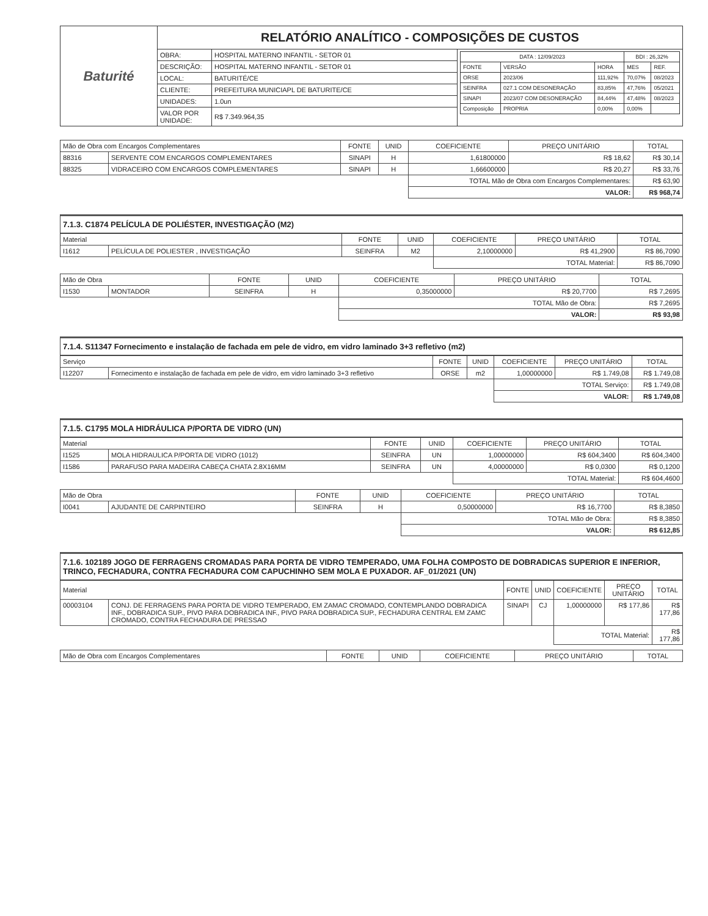| Baturité | RELATÓRIO ANALÍTICO - COMPOSIÇÕES DE CUSTOS | | |
| | OBRA: | HOSPITAL MATERNO INFANTIL - SETOR 01 | / DATA : 12/09/2023 / / / BDI : 26,32% / / / FONTE / VERSÃO / HORA / MES / REF. / / ORSE / 2023/06 / 111,92% / 70,07% / 08/2023 / / SEINFRA / 027.1 COM DESONERAÇÃO / 83,85% / 47,76% / 05/2021 / / SINAPI / 2023/07 COM DESONERAÇÃO / 84,44% / 47,48% / 08/2023 / / Composição / PROPRIA / 0,00% / 0,00% / / |
| | DESCRIÇÃO: | HOSPITAL MATERNO INFANTIL - SETOR 01 | |
| | LOCAL: | BATURITÉ/CE | |
| | CLIENTE: | PREFEITURA MUNICIAPL DE BATURITE/CE | |
| | UNIDADES: | 1.0un | |
| | VALOR POR UNIDADE: | R$ 7.349.964,35 | |
| Mão de Obra com Encargos Complementares | | FONTE | UNID | COEFICIENTE | PREÇO UNITÁRIO | TOTAL |
| 88316 | SERVENTE COM ENCARGOS COMPLEMENTARES | SINAPI | H | 1,61800000 | R$ 18,62 | R$ 30,14 |
| 88325 | VIDRACEIRO COM ENCARGOS COMPLEMENTARES | SINAPI | H | 1,66600000 | R$ 20,27 | R$ 33,76 |
| | | | | TOTAL Mão de Obra com Encargos Complementares: | | R$ 63,90 |
| | | | | VALOR: | | R$ 968,74 |
7.1.3. C1874 PELÍCULA DE POLIÉSTER, INVESTIGAÇÃO (M2)
| Material | | FONTE | UNID | COEFICIENTE | PREÇO UNITÁRIO | TOTAL |
| I1612 | PELÍCULA DE POLIESTER , INVESTIGAÇÃO | SEINFRA | M2 | 2,10000000 | R$ 41,2900 | R$ 86,7090 |
| | | | | TOTAL Material: | | R$ 86,7090 |
| Mão de Obra | | FONTE | UNID | COEFICIENTE | PREÇO UNITÁRIO | TOTAL |
| I1530 | MONTADOR | SEINFRA | H | 0,35000000 | R$ 20,7700 | R$ 7,2695 |
| | | | | TOTAL Mão de Obra: | | R$ 7,2695 |
| | | | | VALOR: | | R$ 93,98 |
7.1.4. S11347 Fornecimento e instalação de fachada em pele de vidro, em vidro laminado 3+3 refletivo (m2)
| Serviço | | FONTE | UNID | COEFICIENTE | PREÇO UNITÁRIO | TOTAL |
| I12207 | Fornecimento e instalação de fachada em pele de vidro, em vidro laminado 3+3 refletivo | ORSE | m2 | 1,00000000 | R$ 1.749,08 | R$ 1.749,08 |
| | | | | TOTAL Serviço: | | R$ 1.749,08 |
| | | | | VALOR: | | R$ 1.749,08 |
7.1.5. C1795 MOLA HIDRÁULICA P/PORTA DE VIDRO (UN)
| Material | | FONTE | UNID | COEFICIENTE | PREÇO UNITÁRIO | TOTAL |
| I1525 | MOLA HIDRAULICA P/PORTA DE VIDRO (1012) | SEINFRA | UN | 1,00000000 | R$ 604,3400 | R$ 604,3400 |
| I1586 | PARAFUSO PARA MADEIRA CABEÇA CHATA 2.8X16MM | SEINFRA | UN | 4,00000000 | R$ 0,0300 | R$ 0,1200 |
| | | | | TOTAL Material: | | R$ 604,4600 |
| Mão de Obra | | FONTE | UNID | COEFICIENTE | PREÇO UNITÁRIO | TOTAL |
| I0041 | AJUDANTE DE CARPINTEIRO | SEINFRA | H | 0,50000000 | R$ 16,7700 | R$ 8,3850 |
| | | | | TOTAL Mão de Obra: | | R$ 8,3850 |
| | | | | VALOR: | | R$ 612,85 |
7.1.6. 102189 JOGO DE FERRAGENS CROMADAS PARA PORTA DE VIDRO TEMPERADO, UMA FOLHA COMPOSTO DE DOBRADICAS SUPERIOR E INFERIOR, TRINCO, FECHADURA, CONTRA FECHADURA COM CAPUCHINHO SEM MOLA E PUXADOR. AF_01/2021 (UN)
| Material | | FONTE | UNID | COEFICIENTE | PREÇO UNITÁRIO | TOTAL |
| 00003104 | CONJ. DE FERRAGENS PARA PORTA DE VIDRO TEMPERADO, EM ZAMAC CROMADO, CONTEMPLANDO DOBRADICA INF., DOBRADICA SUP., PIVO PARA DOBRADICA INF., PIVO PARA DOBRADICA SUP., FECHADURA CENTRAL EM ZAMC CROMADO, CONTRA FECHADURA DE PRESSAO | SINAPI | CJ | 1,00000000 | R$ 177,86 | R$ 177,86 |
| | | | | TOTAL Material: | | R$ 177,86 |
| Mão de Obra com Encargos Complementares | FONTE | UNID | COEFICIENTE | PREÇO UNITÁRIO | TOTAL |